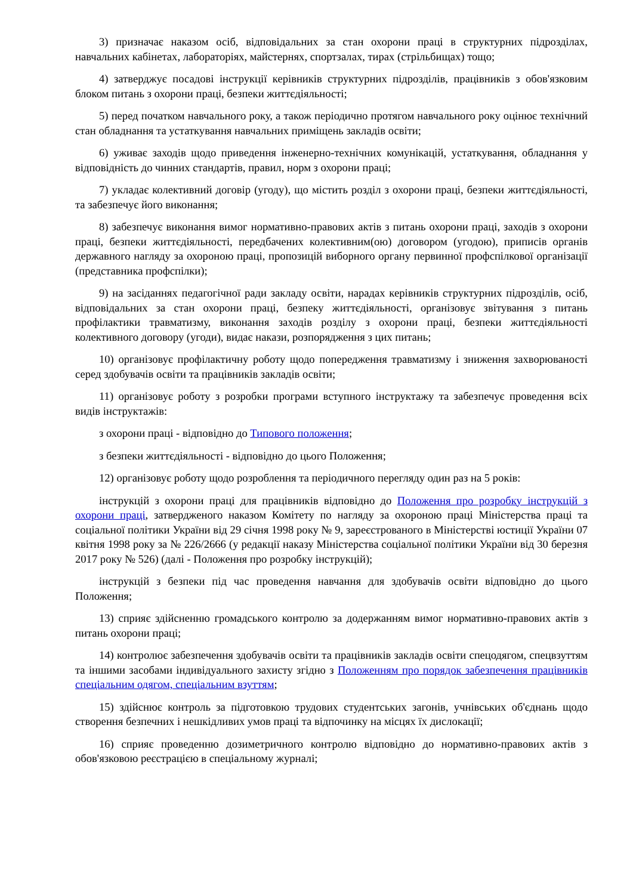3) призначає наказом осіб, відповідальних за стан охорони праці в структурних підрозділах, навчальних кабінетах, лабораторіях, майстернях, спортзалах, тирах (стрільбищах) тощо;
4) затверджує посадові інструкції керівників структурних підрозділів, працівників з обов'язковим блоком питань з охорони праці, безпеки життєдіяльності;
5) перед початком навчального року, а також періодично протягом навчального року оцінює технічний стан обладнання та устаткування навчальних приміщень закладів освіти;
6) уживає заходів щодо приведення інженерно-технічних комунікацій, устаткування, обладнання у відповідність до чинних стандартів, правил, норм з охорони праці;
7) укладає колективний договір (угоду), що містить розділ з охорони праці, безпеки життєдіяльності, та забезпечує його виконання;
8) забезпечує виконання вимог нормативно-правових актів з питань охорони праці, заходів з охорони праці, безпеки життєдіяльності, передбачених колективним(ою) договором (угодою), приписів органів державного нагляду за охороною праці, пропозицій виборного органу первинної профспілкової організації (представника профспілки);
9) на засіданнях педагогічної ради закладу освіти, нарадах керівників структурних підрозділів, осіб, відповідальних за стан охорони праці, безпеку життєдіяльності, організовує звітування з питань профілактики травматизму, виконання заходів розділу з охорони праці, безпеки життєдіяльності колективного договору (угоди), видає накази, розпорядження з цих питань;
10) організовує профілактичну роботу щодо попередження травматизму і зниження захворюваності серед здобувачів освіти та працівників закладів освіти;
11) організовує роботу з розробки програми вступного інструктажу та забезпечує проведення всіх видів інструктажів:
з охорони праці - відповідно до Типового положення;
з безпеки життєдіяльності - відповідно до цього Положення;
12) організовує роботу щодо розроблення та періодичного перегляду один раз на 5 років:
інструкцій з охорони праці для працівників відповідно до Положення про розробку інструкцій з охорони праці, затвердженого наказом Комітету по нагляду за охороною праці Міністерства праці та соціальної політики України від 29 січня 1998 року № 9, зареєстрованого в Міністерстві юстиції України 07 квітня 1998 року за № 226/2666 (у редакції наказу Міністерства соціальної політики України від 30 березня 2017 року № 526) (далі - Положення про розробку інструкцій);
інструкцій з безпеки під час проведення навчання для здобувачів освіти відповідно до цього Положення;
13) сприяє здійсненню громадського контролю за додержанням вимог нормативно-правових актів з питань охорони праці;
14) контролює забезпечення здобувачів освіти та працівників закладів освіти спецодягом, спецвзуттям та іншими засобами індивідуального захисту згідно з Положенням про порядок забезпечення працівників спеціальним одягом, спеціальним взуттям;
15) здійснює контроль за підготовкою трудових студентських загонів, учнівських об'єднань щодо створення безпечних і нешкідливих умов праці та відпочинку на місцях їх дислокації;
16) сприяє проведенню дозиметричного контролю відповідно до нормативно-правових актів з обов'язковою реєстрацією в спеціальному журналі;